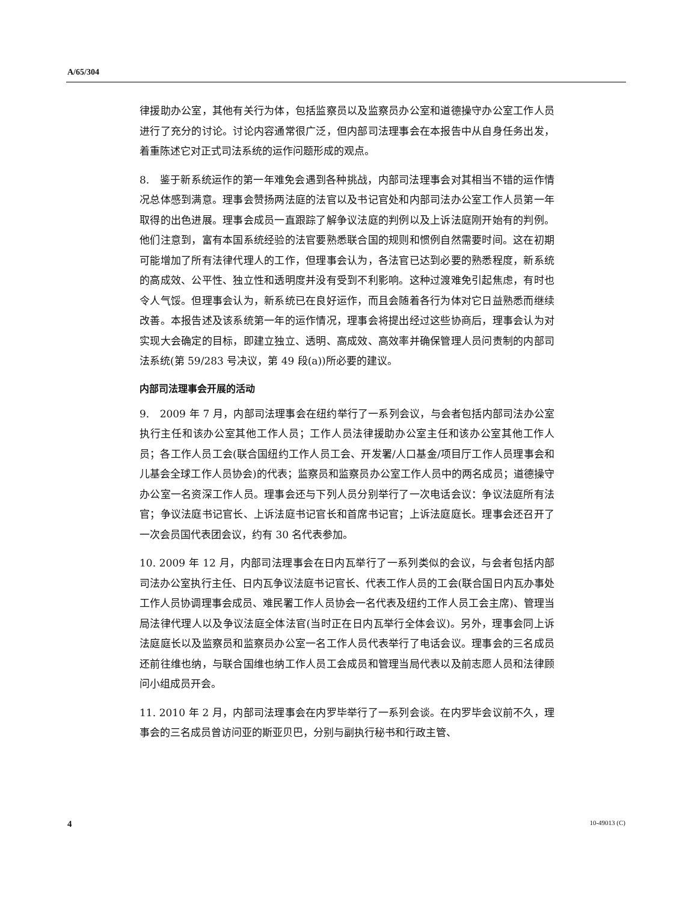A/65/304
律援助办公室，其他有关行为体，包括监察员以及监察员办公室和道德操守办公室工作人员进行了充分的讨论。讨论内容通常很广泛，但内部司法理事会在本报告中从自身任务出发，着重陈述它对正式司法系统的运作问题形成的观点。
8.　鉴于新系统运作的第一年难免会遇到各种挑战，内部司法理事会对其相当不错的运作情况总体感到满意。理事会赞扬两法庭的法官以及书记官处和内部司法办公室工作人员第一年取得的出色进展。理事会成员一直跟踪了解争议法庭的判例以及上诉法庭刚开始有的判例。他们注意到，富有本国系统经验的法官要熟悉联合国的规则和惯例自然需要时间。这在初期可能增加了所有法律代理人的工作，但理事会认为，各法官已达到必要的熟悉程度，新系统的高成效、公平性、独立性和透明度并没有受到不利影响。这种过渡难免引起焦虑，有时也令人气馁。但理事会认为，新系统已在良好运作，而且会随着各行为体对它日益熟悉而继续改善。本报告述及该系统第一年的运作情况，理事会将提出经过这些协商后，理事会认为对实现大会确定的目标，即建立独立、透明、高成效、高效率并确保管理人员问责制的内部司法系统(第 59/283 号决议，第 49 段(a))所必要的建议。
内部司法理事会开展的活动
9.　2009 年 7 月，内部司法理事会在纽约举行了一系列会议，与会者包括内部司法办公室执行主任和该办公室其他工作人员；工作人员法律援助办公室主任和该办公室其他工作人员；各工作人员工会(联合国纽约工作人员工会、开发署/人口基金/项目厅工作人员理事会和儿基会全球工作人员协会)的代表；监察员和监察员办公室工作人员中的两名成员；道德操守办公室一名资深工作人员。理事会还与下列人员分别举行了一次电话会议：争议法庭所有法官；争议法庭书记官长、上诉法庭书记官长和首席书记官；上诉法庭庭长。理事会还召开了一次会员国代表团会议，约有 30 名代表参加。
10. 2009 年 12 月，内部司法理事会在日内瓦举行了一系列类似的会议，与会者包括内部司法办公室执行主任、日内瓦争议法庭书记官长、代表工作人员的工会(联合国日内瓦办事处工作人员协调理事会成员、难民署工作人员协会一名代表及纽约工作人员工会主席)、管理当局法律代理人以及争议法庭全体法官(当时正在日内瓦举行全体会议)。另外，理事会同上诉法庭庭长以及监察员和监察员办公室一名工作人员代表举行了电话会议。理事会的三名成员还前往维也纳，与联合国维也纳工作人员工会成员和管理当局代表以及前志愿人员和法律顾问小组成员开会。
11. 2010 年 2 月，内部司法理事会在内罗毕举行了一系列会谈。在内罗毕会议前不久，理事会的三名成员曾访问亚的斯亚贝巴，分别与副执行秘书和行政主管、
4 10-49013 (C)